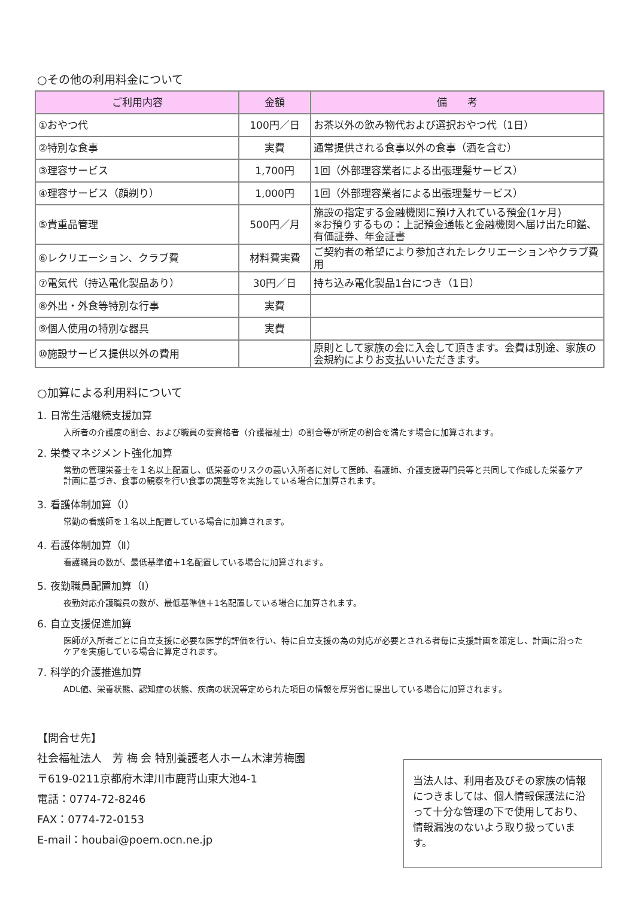○その他の利用料金について
| ご利用内容 | 金額 | 備 考 |
| --- | --- | --- |
| ①おやつ代 | 100円／日 | お茶以外の飲み物代および選択おやつ代（1日） |
| ②特別な食事 | 実費 | 通常提供される食事以外の食事（酒を含む） |
| ③理容サービス | 1,700円 | 1回（外部理容業者による出張理髪サービス） |
| ④理容サービス（顔剃り） | 1,000円 | 1回（外部理容業者による出張理髪サービス） |
| ⑤貴重品管理 | 500円／月 | 施設の指定する金融機関に預け入れている預金(1ヶ月) ※お預りするもの：上記預金通帳と金融機関へ届け出た印鑑、有価証券、年金証書 |
| ⑥レクリエーション、クラブ費 | 材料費実費 | ご契約者の希望により参加されたレクリエーションやクラブ費用 |
| ⑦電気代（持込電化製品あり） | 30円／日 | 持ち込み電化製品1台につき（1日） |
| ⑧外出・外食等特別な行事 | 実費 | |
| ⑨個人使用の特別な器具 | 実費 | |
| ⑩施設サービス提供以外の費用 | | 原則として家族の会に入会して頂きます。会費は別途、家族の会規約によりお支払いいただきます。 |
○加算による利用料について
1. 日常生活継続支援加算
入所者の介護度の割合、および職員の要資格者（介護福祉士）の割合等が所定の割合を満たす場合に加算されます。
2. 栄養マネジメント強化加算
常勤の管理栄養士を１名以上配置し、低栄養のリスクの高い入所者に対して医師、看護師、介護支援専門員等と共同して作成した栄養ケア計画に基づき、食事の観察を行い食事の調整等を実施している場合に加算されます。
3. 看護体制加算（Ⅰ）
常勤の看護師を１名以上配置している場合に加算されます。
4. 看護体制加算（Ⅱ）
看護職員の数が、最低基準値＋1名配置している場合に加算されます。
5. 夜勤職員配置加算（Ⅰ）
夜勤対応介護職員の数が、最低基準値＋1名配置している場合に加算されます。
6. 自立支援促進加算
医師が入所者ごとに自立支援に必要な医学的評価を行い、特に自立支援の為の対応が必要とされる者毎に支援計画を策定し、計画に沿ったケアを実施している場合に算定されます。
7. 科学的介護推進加算
ADL値、栄養状態、認知症の状態、疾病の状況等定められた項目の情報を厚労省に提出している場合に加算されます。
【問合せ先】
社会福祉法人　芳 梅 会 特別養護老人ホーム木津芳梅園
〒619-0211京都府木津川市鹿背山東大池4-1
電話：0774-72-8246
FAX：0774-72-0153
E-mail：houbai@poem.ocn.ne.jp
当法人は、利用者及びその家族の情報につきましては、個人情報保護法に沿って十分な管理の下で使用しており、情報漏洩のないよう取り扱っています。